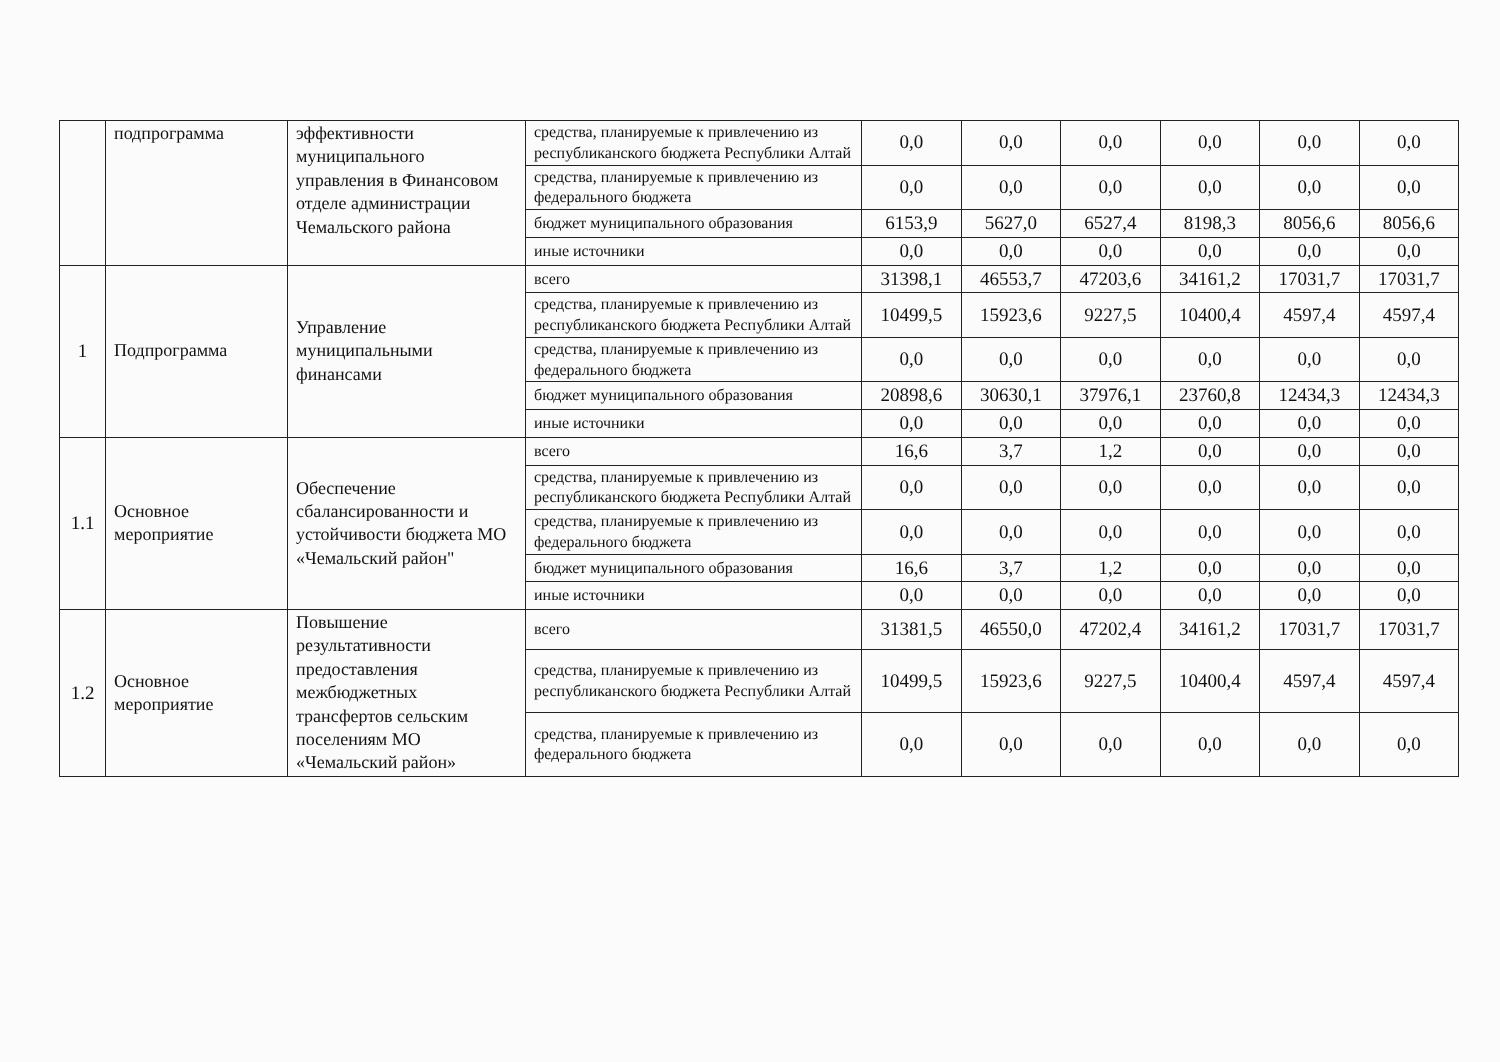| | подпрограмма | эффективности муниципального управления в Финансовом отделе администрации Чемальского района | средства, планируемые к привлечению из республиканского бюджета Республики Алтай | 0,0 | 0,0 | 0,0 | 0,0 | 0,0 | 0,0 |
| | | | средства, планируемые к привлечению из федерального бюджета | 0,0 | 0,0 | 0,0 | 0,0 | 0,0 | 0,0 |
| | | | бюджет муниципального образования | 6153,9 | 5627,0 | 6527,4 | 8198,3 | 8056,6 | 8056,6 |
| | | | иные источники | 0,0 | 0,0 | 0,0 | 0,0 | 0,0 | 0,0 |
| 1 | Подпрограмма | Управление муниципальными финансами | всего | 31398,1 | 46553,7 | 47203,6 | 34161,2 | 17031,7 | 17031,7 |
| | | | средства, планируемые к привлечению из республиканского бюджета Республики Алтай | 10499,5 | 15923,6 | 9227,5 | 10400,4 | 4597,4 | 4597,4 |
| | | | средства, планируемые к привлечению из федерального бюджета | 0,0 | 0,0 | 0,0 | 0,0 | 0,0 | 0,0 |
| | | | бюджет муниципального образования | 20898,6 | 30630,1 | 37976,1 | 23760,8 | 12434,3 | 12434,3 |
| | | | иные источники | 0,0 | 0,0 | 0,0 | 0,0 | 0,0 | 0,0 |
| 1.1 | Основное мероприятие | Обеспечение сбалансированности и устойчивости бюджета МО «Чемальский район" | всего | 16,6 | 3,7 | 1,2 | 0,0 | 0,0 | 0,0 |
| | | | средства, планируемые к привлечению из республиканского бюджета Республики Алтай | 0,0 | 0,0 | 0,0 | 0,0 | 0,0 | 0,0 |
| | | | средства, планируемые к привлечению из федерального бюджета | 0,0 | 0,0 | 0,0 | 0,0 | 0,0 | 0,0 |
| | | | бюджет муниципального образования | 16,6 | 3,7 | 1,2 | 0,0 | 0,0 | 0,0 |
| | | | иные источники | 0,0 | 0,0 | 0,0 | 0,0 | 0,0 | 0,0 |
| 1.2 | Основное мероприятие | Повышение результативности предоставления межбюджетных трансфертов сельским поселениям МО «Чемальский район» | всего | 31381,5 | 46550,0 | 47202,4 | 34161,2 | 17031,7 | 17031,7 |
| | | | средства, планируемые к привлечению из республиканского бюджета Республики Алтай | 10499,5 | 15923,6 | 9227,5 | 10400,4 | 4597,4 | 4597,4 |
| | | | средства, планируемые к привлечению из федерального бюджета | 0,0 | 0,0 | 0,0 | 0,0 | 0,0 | 0,0 |